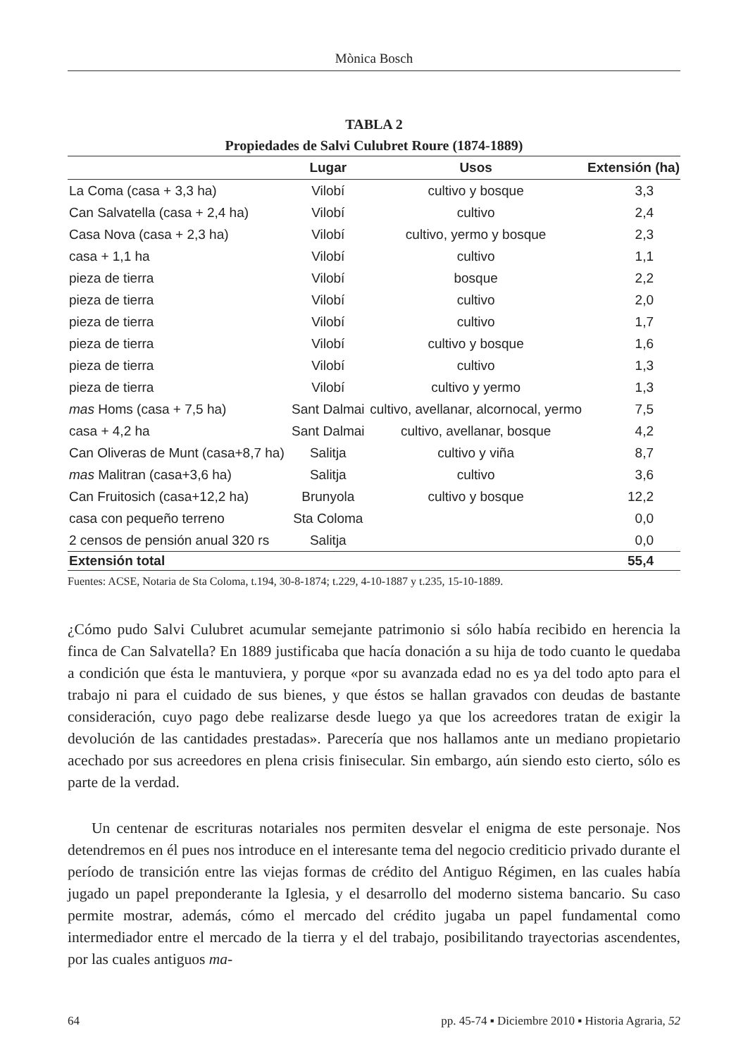Mònica Bosch
TABLA 2
Propiedades de Salvi Culubret Roure (1874-1889)
| | Lugar | Usos | Extensión (ha) |
| --- | --- | --- | --- |
| La Coma (casa + 3,3 ha) | Vilobí | cultivo y bosque | 3,3 |
| Can Salvatella (casa + 2,4 ha) | Vilobí | cultivo | 2,4 |
| Casa Nova (casa + 2,3 ha) | Vilobí | cultivo, yermo y bosque | 2,3 |
| casa + 1,1 ha | Vilobí | cultivo | 1,1 |
| pieza de tierra | Vilobí | bosque | 2,2 |
| pieza de tierra | Vilobí | cultivo | 2,0 |
| pieza de tierra | Vilobí | cultivo | 1,7 |
| pieza de tierra | Vilobí | cultivo y bosque | 1,6 |
| pieza de tierra | Vilobí | cultivo | 1,3 |
| pieza de tierra | Vilobí | cultivo y yermo | 1,3 |
| mas Homs (casa + 7,5 ha) | Sant Dalmai | cultivo, avellanar, alcornocal, yermo | 7,5 |
| casa + 4,2 ha | Sant Dalmai | cultivo, avellanar, bosque | 4,2 |
| Can Oliveras de Munt (casa+8,7 ha) | Salitja | cultivo y viña | 8,7 |
| mas Malitran (casa+3,6 ha) | Salitja | cultivo | 3,6 |
| Can Fruitosich (casa+12,2 ha) | Brunyola | cultivo y bosque | 12,2 |
| casa con pequeño terreno | Sta Coloma | | 0,0 |
| 2 censos de pensión anual 320 rs | Salitja | | 0,0 |
| Extensión total | | | 55,4 |
Fuentes: ACSE, Notaria de Sta Coloma, t.194, 30-8-1874; t.229, 4-10-1887 y t.235, 15-10-1889.
¿Cómo pudo Salvi Culubret acumular semejante patrimonio si sólo había recibido en herencia la finca de Can Salvatella? En 1889 justificaba que hacía donación a su hija de todo cuanto le quedaba a condición que ésta le mantuviera, y porque «por su avanzada edad no es ya del todo apto para el trabajo ni para el cuidado de sus bienes, y que éstos se hallan gravados con deudas de bastante consideración, cuyo pago debe realizarse desde luego ya que los acreedores tratan de exigir la devolución de las cantidades prestadas». Parecería que nos hallamos ante un mediano propietario acechado por sus acreedores en plena crisis finisecular. Sin embargo, aún siendo esto cierto, sólo es parte de la verdad.
Un centenar de escrituras notariales nos permiten desvelar el enigma de este personaje. Nos detendremos en él pues nos introduce en el interesante tema del negocio crediticio privado durante el período de transición entre las viejas formas de crédito del Antiguo Régimen, en las cuales había jugado un papel preponderante la Iglesia, y el desarrollo del moderno sistema bancario. Su caso permite mostrar, además, cómo el mercado del crédito jugaba un papel fundamental como intermediador entre el mercado de la tierra y el del trabajo, posibilitando trayectorias ascendentes, por las cuales antiguos ma-
64 pp. 45-74 ▪ Diciembre 2010 ▪ Historia Agraria, 52